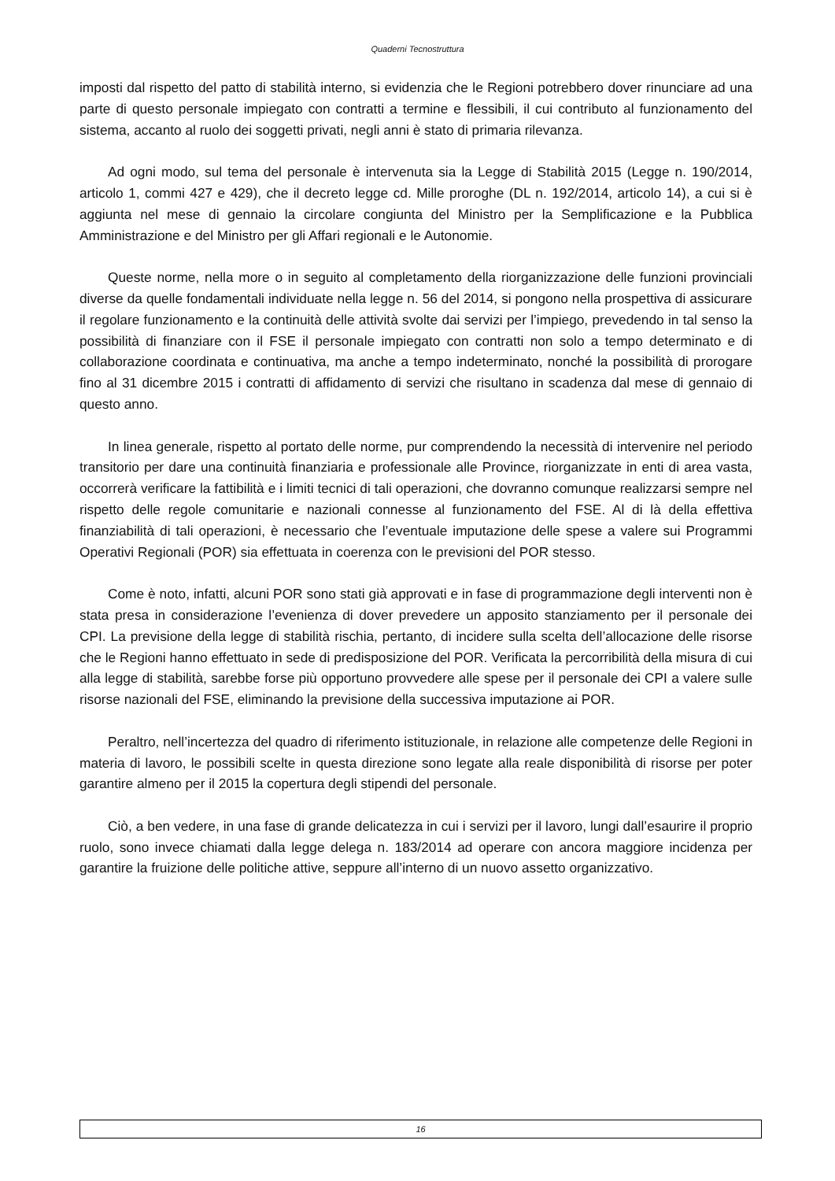Quaderni Tecnostruttura
imposti dal rispetto del patto di stabilità interno, si evidenzia che le Regioni potrebbero dover rinunciare ad una parte di questo personale impiegato con contratti a termine e flessibili, il cui contributo al funzionamento del sistema, accanto al ruolo dei soggetti privati, negli anni è stato di primaria rilevanza.
Ad ogni modo, sul tema del personale è intervenuta sia la Legge di Stabilità 2015 (Legge n. 190/2014, articolo 1, commi 427 e 429), che il decreto legge cd. Mille proroghe (DL n. 192/2014, articolo 14), a cui si è aggiunta nel mese di gennaio la circolare congiunta del Ministro per la Semplificazione e la Pubblica Amministrazione e del Ministro per gli Affari regionali e le Autonomie.
Queste norme, nella more o in seguito al completamento della riorganizzazione delle funzioni provinciali diverse da quelle fondamentali individuate nella legge n. 56 del 2014, si pongono nella prospettiva di assicurare il regolare funzionamento e la continuità delle attività svolte dai servizi per l’impiego, prevedendo in tal senso la possibilità di finanziare con il FSE il personale impiegato con contratti non solo a tempo determinato e di collaborazione coordinata e continuativa, ma anche a tempo indeterminato, nonché la possibilità di prorogare fino al 31 dicembre 2015 i contratti di affidamento di servizi che risultano in scadenza dal mese di gennaio di questo anno.
In linea generale, rispetto al portato delle norme, pur comprendendo la necessità di intervenire nel periodo transitorio per dare una continuità finanziaria e professionale alle Province, riorganizzate in enti di area vasta, occorrerà verificare la fattibilità e i limiti tecnici di tali operazioni, che dovranno comunque realizzarsi sempre nel rispetto delle regole comunitarie e nazionali connesse al funzionamento del FSE. Al di là della effettiva finanziabilità di tali operazioni, è necessario che l’eventuale imputazione delle spese a valere sui Programmi Operativi Regionali (POR) sia effettuata in coerenza con le previsioni del POR stesso.
Come è noto, infatti, alcuni POR sono stati già approvati e in fase di programmazione degli interventi non è stata presa in considerazione l’evenienza di dover prevedere un apposito stanziamento per il personale dei CPI. La previsione della legge di stabilità rischia, pertanto, di incidere sulla scelta dell’allocazione delle risorse che le Regioni hanno effettuato in sede di predisposizione del POR. Verificata la percorribilità della misura di cui alla legge di stabilità, sarebbe forse più opportuno provvedere alle spese per il personale dei CPI a valere sulle risorse nazionali del FSE, eliminando la previsione della successiva imputazione ai POR.
Peraltro, nell’incertezza del quadro di riferimento istituzionale, in relazione alle competenze delle Regioni in materia di lavoro, le possibili scelte in questa direzione sono legate alla reale disponibilità di risorse per poter garantire almeno per il 2015 la copertura degli stipendi del personale.
Ciò, a ben vedere, in una fase di grande delicatezza in cui i servizi per il lavoro, lungi dall’esaurire il proprio ruolo, sono invece chiamati dalla legge delega n. 183/2014 ad operare con ancora maggiore incidenza per garantire la fruizione delle politiche attive, seppure all’interno di un nuovo assetto organizzativo.
16